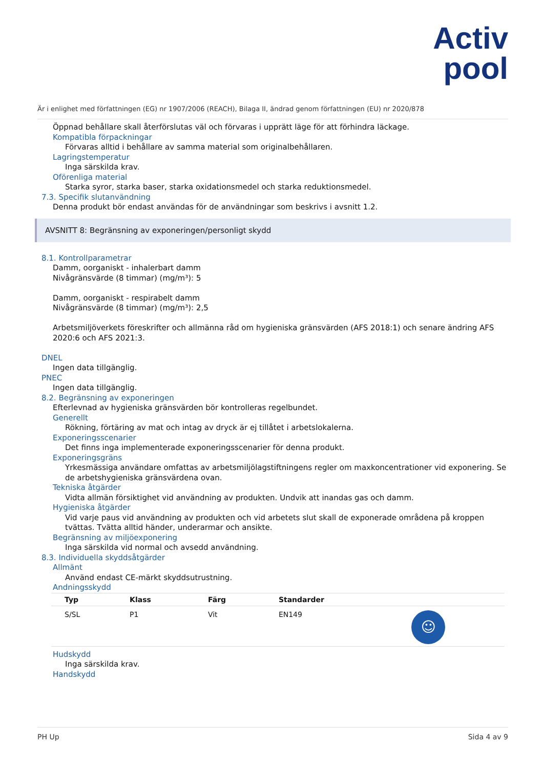Activ
pool
Är i enlighet med författningen (EG) nr 1907/2006 (REACH), Bilaga II, ändrad genom författningen (EU) nr 2020/878
Öppnad behållare skall återförslutas väl och förvaras i upprätt läge för att förhindra läckage.
Kompatibla förpackningar
Förvaras alltid i behållare av samma material som originalbehållaren.
Lagringstemperatur
Inga särskilda krav.
Oförenliga material
Starka syror, starka baser, starka oxidationsmedel och starka reduktionsmedel.
7.3. Specifik slutanvändning
Denna produkt bör endast användas för de användningar som beskrivs i avsnitt 1.2.
AVSNITT 8: Begränsning av exponeringen/personligt skydd
8.1. Kontrollparametrar
Damm, oorganiskt - inhalerbart damm
Nivågränsvärde (8 timmar) (mg/m³): 5
Damm, oorganiskt - respirabelt damm
Nivågränsvärde (8 timmar) (mg/m³): 2,5
Arbetsmiljöverkets föreskrifter och allmänna råd om hygieniska gränsvärden (AFS 2018:1) och senare ändring AFS 2020:6 och AFS 2021:3.
DNEL
Ingen data tillgänglig.
PNEC
Ingen data tillgänglig.
8.2. Begränsning av exponeringen
Efterlevnad av hygieniska gränsvärden bör kontrolleras regelbundet.
Generellt
Rökning, förtäring av mat och intag av dryck är ej tillåtet i arbetslokalerna.
Exponeringsscenarier
Det finns inga implementerade exponeringsscenarier för denna produkt.
Exponeringsgräns
Yrkesmässiga användare omfattas av arbetsmiljölagstiftningens regler om maxkoncentrationer vid exponering. Se de arbetshygieniska gränsvärdena ovan.
Tekniska åtgärder
Vidta allmän försiktighet vid användning av produkten. Undvik att inandas gas och damm.
Hygieniska åtgärder
Vid varje paus vid användning av produkten och vid arbetets slut skall de exponerade områdena på kroppen tvättas. Tvätta alltid händer, underarmar och ansikte.
Begränsning av miljöexponering
Inga särskilda vid normal och avsedd användning.
8.3. Individuella skyddsåtgärder
Allmänt
Använd endast CE-märkt skyddsutrustning.
Andningsskydd
| Typ | Klass | Färg | Standarder | |
| --- | --- | --- | --- | --- |
| S/SL | P1 | Vit | EN149 | ☺ |
Hudskydd
Inga särskilda krav.
Handskydd
PH Up Sida 4 av 9